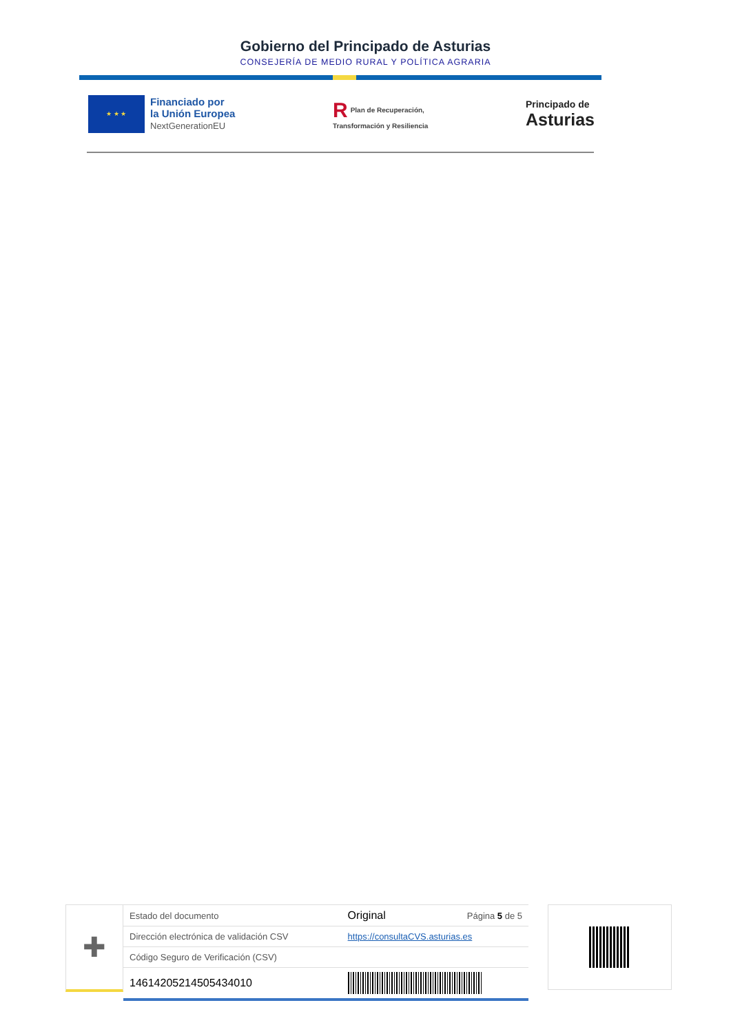Gobierno del Principado de Asturias
CONSEJERÍA DE MEDIO RURAL Y POLÍTICA AGRARIA
★ ★ ★
Financiado por
la Unión Europea
NextGenerationEU
R Plan de Recuperación,
Transformación y Resiliencia
Principado de
Asturias
✚
| Estado del documento | Original | Página 5 de 5 |
| Dirección electrónica de validación CSV | https://consultaCVS.asturias.es | |
| Código Seguro de Verificación (CSV) | | |
| 14614205214505434010 | | |